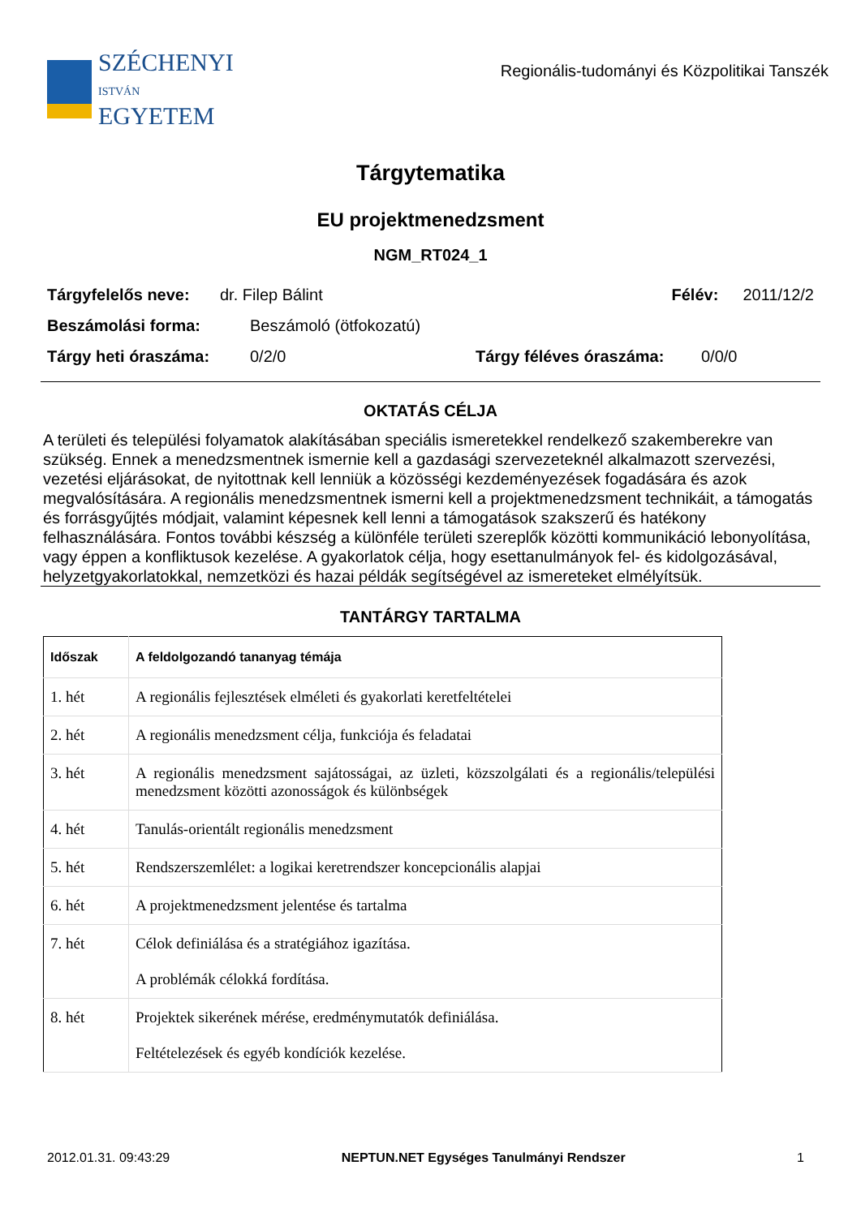SZÉCHENYI
ISTVÁN
EGYETEM
Regionális-tudományi és Közpolitikai Tanszék
Tárgytematika
EU projektmenedzsment
NGM_RT024_1
Tárgyfelelős neve: dr. Filep Bálint Félév: 2011/12/2
Beszámolási forma: Beszámoló (ötfokozatú)
Tárgy heti óraszáma: 0/2/0 Tárgy féléves óraszáma: 0/0/0
OKTATÁS CÉLJA
A területi és települési folyamatok alakításában speciális ismeretekkel rendelkező szakemberekre van szükség. Ennek a menedzsmentnek ismernie kell a gazdasági szervezeteknél alkalmazott szervezési, vezetési eljárásokat, de nyitottnak kell lenniük a közösségi kezdeményezések fogadására és azok megvalósítására. A regionális menedzsmentnek ismerni kell a projektmenedzsment technikáit, a támogatás és forrásgyűjtés módjait, valamint képesnek kell lenni a támogatások szakszerű és hatékony felhasználására. Fontos további készség a különféle területi szereplők közötti kommunikáció lebonyolítása, vagy éppen a konfliktusok kezelése. A gyakorlatok célja, hogy esettanulmányok fel- és kidolgozásával, helyzetgyakorlatokkal, nemzetközi és hazai példák segítségével az ismereteket elmélyítsük.
TANTÁRGY TARTALMA
| Időszak | A feldolgozandó tananyag témája |
| --- | --- |
| 1. hét | A regionális fejlesztések elméleti és gyakorlati keretfeltételei |
| 2. hét | A regionális menedzsment célja, funkciója és feladatai |
| 3. hét | A regionális menedzsment sajátosságai, az üzleti, közszolgálati és a regionális/települési menedzsment közötti azonosságok és különbségek |
| 4. hét | Tanulás-orientált regionális menedzsment |
| 5. hét | Rendszerszemlélet: a logikai keretrendszer koncepcionális alapjai |
| 6. hét | A projektmenedzsment jelentése és tartalma |
| 7. hét | Célok definiálása és a stratégiához igazítása. A problémák célokká fordítása. |
| 8. hét | Projektek sikerének mérése, eredménymutatók definiálása. Feltételezések és egyéb kondíciók kezelése. |
2012.01.31. 09:43:29 NEPTUN.NET Egységes Tanulmányi Rendszer 1